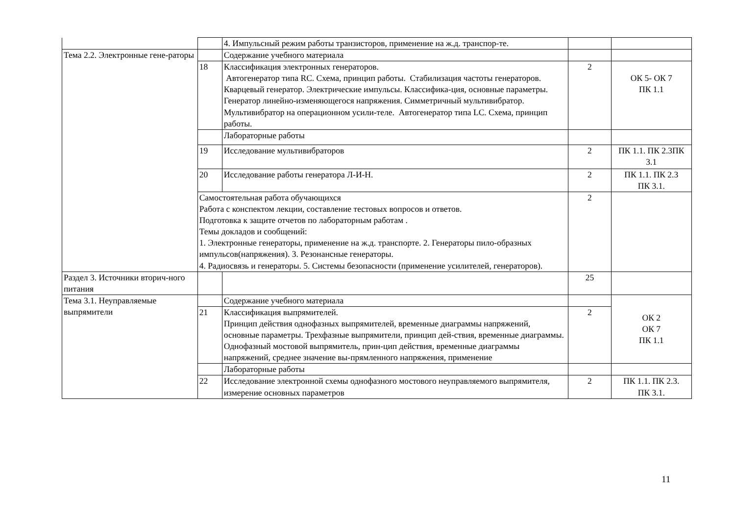| | | 4. Импульсный режим работы транзисторов, применение на ж.д. транспор-те. | | |
| Тема 2.2. Электронные гене-раторы | | Содержание учебного материала | | |
| | 18 | Классификация электронных генераторов. Автогенератор типа RC. Схема, принцип работы. Стабилизация частоты генераторов. Кварцевый генератор. Электрические импульсы. Классифика-ция, основные параметры. Генератор линейно-изменяющегося напряжения. Симметричный мультивибратор. Мультивибратор на операционном усили-теле. Автогенератор типа LC. Схема, принцип работы. | 2 | ОК 5- ОК 7 ПК 1.1 |
| | | Лабораторные работы | | |
| | 19 | Исследование мультивибраторов | 2 | ПК 1.1. ПК 2.3ПК 3.1 |
| | 20 | Исследование работы генератора Л-И-Н. | 2 | ПК 1.1. ПК 2.3 ПК 3.1. |
| | Самостоятельная работа обучающихся Работа с конспектом лекции, составление тестовых вопросов и ответов. Подготовка к защите отчетов по лабораторным работам . Темы докладов и сообщений: 1. Электронные генераторы, применение на ж.д. транспорте. 2. Генераторы пило-образных импульсов(напряжения). 3. Резонансные генераторы. 4. Радиосвязь и генераторы. 5. Системы безопасности (применение усилителей, генераторов). | | 2 | |
| Раздел 3. Источники вторич-ного питания | | | 25 | |
| Тема 3.1. Неуправляемые выпрямители | | Содержание учебного материала | | ОК 2 ОК 7 ПК 1.1 |
| | 21 | Классификация выпрямителей. Принцип действия однофазных выпрямителей, временные диаграммы напряжений, основные параметры. Трехфазные выпрямители, принцип дей-ствия, временные диаграммы. Однофазный мостовой выпрямитель, прин-цип действия, временные диаграммы напряжений, среднее значение вы-прямленного напряжения, применение | 2 | |
| | | Лабораторные работы | | |
| | 22 | Исследование электронной схемы однофазного мостового неуправляемого выпрямителя, измерение основных параметров | 2 | ПК 1.1. ПК 2.3. ПК 3.1. |
11